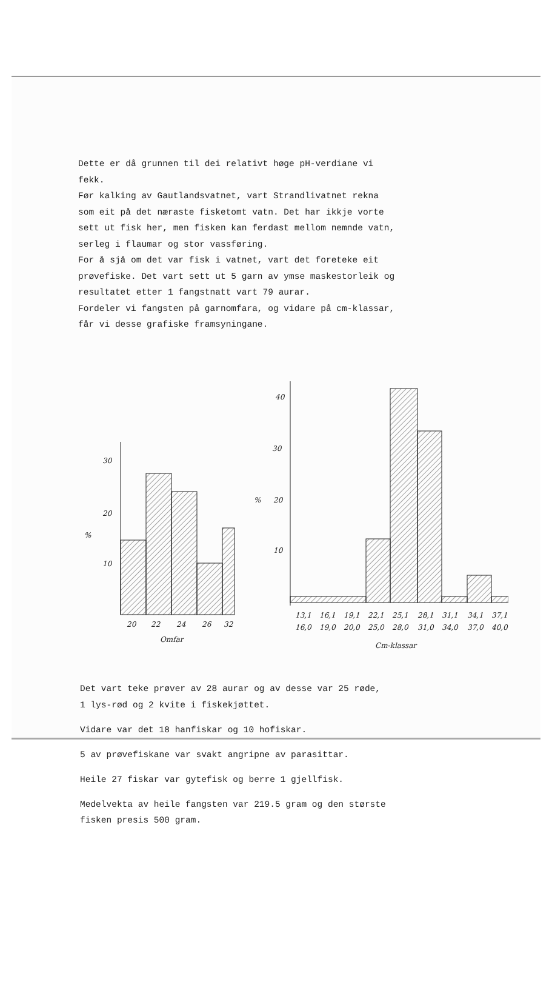Dette er då grunnen til dei relativt høge pH-verdiane vi
fekk.
Før kalking av Gautlandsvatnet, vart Strandlivatnet rekna
som eit på det næraste fisketomt vatn. Det har ikkje vorte
sett ut fisk her, men fisken kan ferdast mellom nemnde vatn,
serleg i flaumar og stor vassføring.
For å sjå om det var fisk i vatnet, vart det foreteke eit
prøvefiske. Det vart sett ut 5 garn av ymse maskestorleik og
resultatet etter 1 fangstnatt vart 79 aurar.
Fordeler vi fangsten på garnomfara, og vidare på cm-klassar,
får vi desse grafiske framsyningane.
30
20
10
%
20
22
24
26
32
Omfar
40
30
20
10
%
13,1
16,1
19,1
22,1
25,1
28,1
31,1
34,1
37,1
16,0
19,0
20,0
25,0
28,0
31,0
34,0
37,0
40,0
Cm-klassar
Det vart teke prøver av 28 aurar og av desse var 25 røde,
1 lys-rød og 2 kvite i fiskekjøttet.
Vidare var det 18 hanfiskar og 10 hofiskar.
5 av prøvefiskane var svakt angripne av parasittar.
Heile 27 fiskar var gytefisk og berre 1 gjellfisk.
Medelvekta av heile fangsten var 219.5 gram og den største
fisken presis 500 gram.